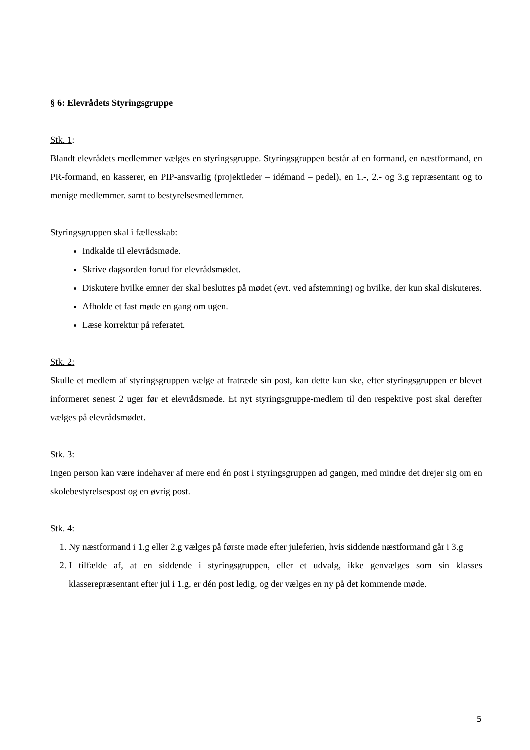§ 6: Elevrådets Styringsgruppe
Stk. 1:
Blandt elevrådets medlemmer vælges en styringsgruppe. Styringsgruppen består af en formand, en næstformand, en PR-formand, en kasserer, en PIP-ansvarlig (projektleder – idémand – pedel), en 1.-, 2.- og 3.g repræsentant og to menige medlemmer. samt to bestyrelsesmedlemmer.
Styringsgruppen skal i fællesskab:
Indkalde til elevrådsmøde.
Skrive dagsorden forud for elevrådsmødet.
Diskutere hvilke emner der skal besluttes på mødet (evt. ved afstemning) og hvilke, der kun skal diskuteres.
Afholde et fast møde en gang om ugen.
Læse korrektur på referatet.
Stk. 2:
Skulle et medlem af styringsgruppen vælge at fratræde sin post, kan dette kun ske, efter styringsgruppen er blevet informeret senest 2 uger før et elevrådsmøde. Et nyt styringsgruppe-medlem til den respektive post skal derefter vælges på elevrådsmødet.
Stk. 3:
Ingen person kan være indehaver af mere end én post i styringsgruppen ad gangen, med mindre det drejer sig om en skolebestyrelsespost og en øvrig post.
Stk. 4:
1. Ny næstformand i 1.g eller 2.g vælges på første møde efter juleferien, hvis siddende næstformand går i 3.g
2. I tilfælde af, at en siddende i styringsgruppen, eller et udvalg, ikke genvælges som sin klasses klasserepræsentant efter jul i 1.g, er dén post ledig, og der vælges en ny på det kommende møde.
5